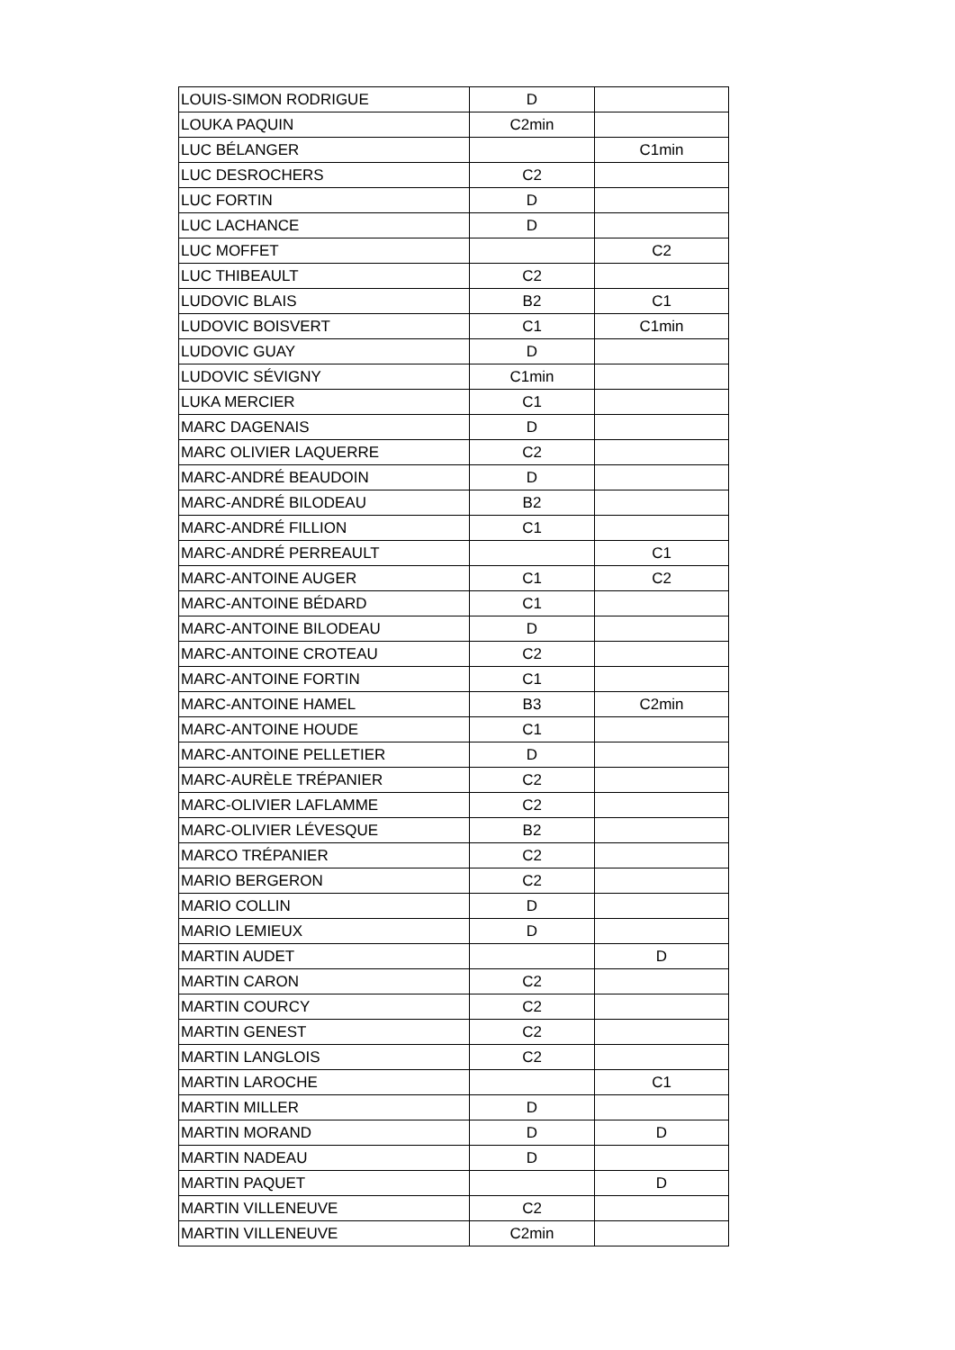| LOUIS-SIMON RODRIGUE | D | |
| LOUKA PAQUIN | C2min | |
| LUC BÉLANGER | | C1min |
| LUC DESROCHERS | C2 | |
| LUC FORTIN | D | |
| LUC LACHANCE | D | |
| LUC MOFFET | | C2 |
| LUC THIBEAULT | C2 | |
| LUDOVIC BLAIS | B2 | C1 |
| LUDOVIC BOISVERT | C1 | C1min |
| LUDOVIC GUAY | D | |
| LUDOVIC SÉVIGNY | C1min | |
| LUKA MERCIER | C1 | |
| MARC DAGENAIS | D | |
| MARC OLIVIER LAQUERRE | C2 | |
| MARC-ANDRÉ BEAUDOIN | D | |
| MARC-ANDRÉ BILODEAU | B2 | |
| MARC-ANDRÉ FILLION | C1 | |
| MARC-ANDRÉ PERREAULT | | C1 |
| MARC-ANTOINE AUGER | C1 | C2 |
| MARC-ANTOINE BÉDARD | C1 | |
| MARC-ANTOINE BILODEAU | D | |
| MARC-ANTOINE CROTEAU | C2 | |
| MARC-ANTOINE FORTIN | C1 | |
| MARC-ANTOINE HAMEL | B3 | C2min |
| MARC-ANTOINE HOUDE | C1 | |
| MARC-ANTOINE PELLETIER | D | |
| MARC-AURÈLE TRÉPANIER | C2 | |
| MARC-OLIVIER LAFLAMME | C2 | |
| MARC-OLIVIER LÉVESQUE | B2 | |
| MARCO TRÉPANIER | C2 | |
| MARIO BERGERON | C2 | |
| MARIO COLLIN | D | |
| MARIO LEMIEUX | D | |
| MARTIN AUDET | | D |
| MARTIN CARON | C2 | |
| MARTIN COURCY | C2 | |
| MARTIN GENEST | C2 | |
| MARTIN LANGLOIS | C2 | |
| MARTIN LAROCHE | | C1 |
| MARTIN MILLER | D | |
| MARTIN MORAND | D | D |
| MARTIN NADEAU | D | |
| MARTIN PAQUET | | D |
| MARTIN VILLENEUVE | C2 | |
| MARTIN VILLENEUVE | C2min | |